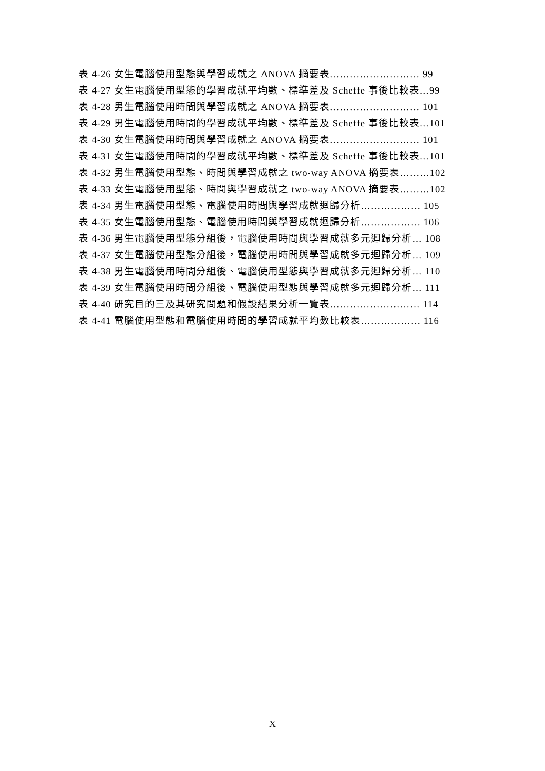表 4-26 女生電腦使用型態與學習成就之 ANOVA 摘要表……………………… 99
表 4-27 女生電腦使用型態的學習成就平均數、標準差及 Scheffe 事後比較表…99
表 4-28 男生電腦使用時間與學習成就之 ANOVA 摘要表……………………… 101
表 4-29 男生電腦使用時間的學習成就平均數、標準差及 Scheffe 事後比較表…101
表 4-30 女生電腦使用時間與學習成就之 ANOVA 摘要表……………………… 101
表 4-31 女生電腦使用時間的學習成就平均數、標準差及 Scheffe 事後比較表…101
表 4-32 男生電腦使用型態、時間與學習成就之 two-way ANOVA 摘要表………102
表 4-33 女生電腦使用型態、時間與學習成就之 two-way ANOVA 摘要表………102
表 4-34 男生電腦使用型態、電腦使用時間與學習成就迴歸分析……………… 105
表 4-35 女生電腦使用型態、電腦使用時間與學習成就迴歸分析……………… 106
表 4-36 男生電腦使用型態分組後，電腦使用時間與學習成就多元迴歸分析… 108
表 4-37 女生電腦使用型態分組後，電腦使用時間與學習成就多元迴歸分析… 109
表 4-38 男生電腦使用時間分組後、電腦使用型態與學習成就多元迴歸分析… 110
表 4-39 女生電腦使用時間分組後、電腦使用型態與學習成就多元迴歸分析… 111
表 4-40 研究目的三及其研究問題和假設結果分析一覽表……………………… 114
表 4-41 電腦使用型態和電腦使用時間的學習成就平均數比較表……………… 116
X